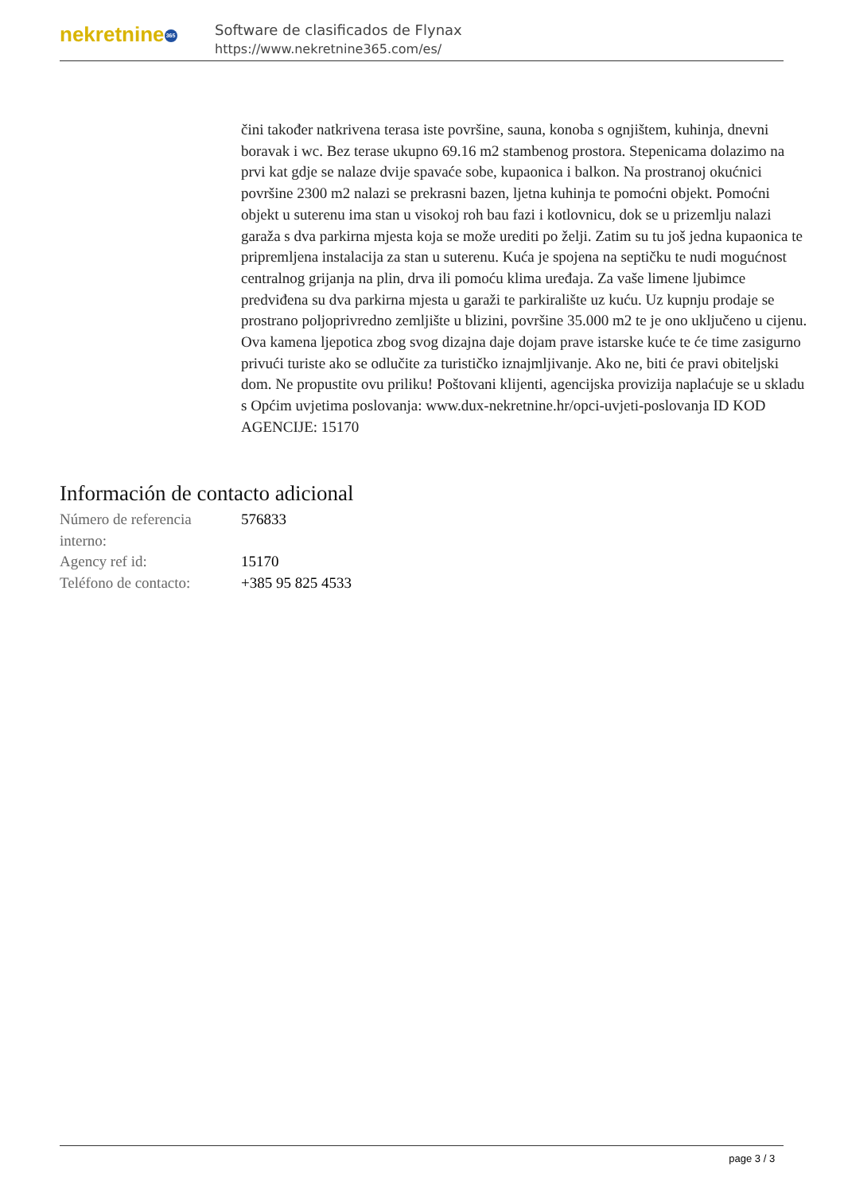nekretnine 365
Software de clasificados de Flynax
https://www.nekretnine365.com/es/
čini također natkrivena terasa iste površine, sauna, konoba s ognjištem, kuhinja, dnevni boravak i wc. Bez terase ukupno 69.16 m2 stambenog prostora. Stepenicama dolazimo na prvi kat gdje se nalaze dvije spavaće sobe, kupaonica i balkon. Na prostranoj okućnici površine 2300 m2 nalazi se prekrasni bazen, ljetna kuhinja te pomoćni objekt. Pomoćni objekt u suterenu ima stan u visokoj roh bau fazi i kotlovnicu, dok se u prizemlju nalazi garaža s dva parkirna mjesta koja se može urediti po želji. Zatim su tu još jedna kupaonica te pripremljena instalacija za stan u suterenu. Kuća je spojena na septičku te nudi mogućnost centralnog grijanja na plin, drva ili pomoću klima uređaja. Za vaše limene ljubimce predviđena su dva parkirna mjesta u garaži te parkiralište uz kuću. Uz kupnju prodaje se prostrano poljoprivredno zemljište u blizini, površine 35.000 m2 te je ono uključeno u cijenu. Ova kamena ljepotica zbog svog dizajna daje dojam prave istarske kuće te će time zasigurno privući turiste ako se odlučite za turističko iznajmljivanje. Ako ne, biti će pravi obiteljski dom. Ne propustite ovu priliku! Poštovani klijenti, agencijska provizija naplaćuje se u skladu s Općim uvjetima poslovanja: www.dux-nekretnine.hr/opci-uvjeti-poslovanja ID KOD AGENCIJE: 15170
Información de contacto adicional
| Número de referencia interno: | 576833 |
| Agency ref id: | 15170 |
| Teléfono de contacto: | +385 95 825 4533 |
page 3 / 3